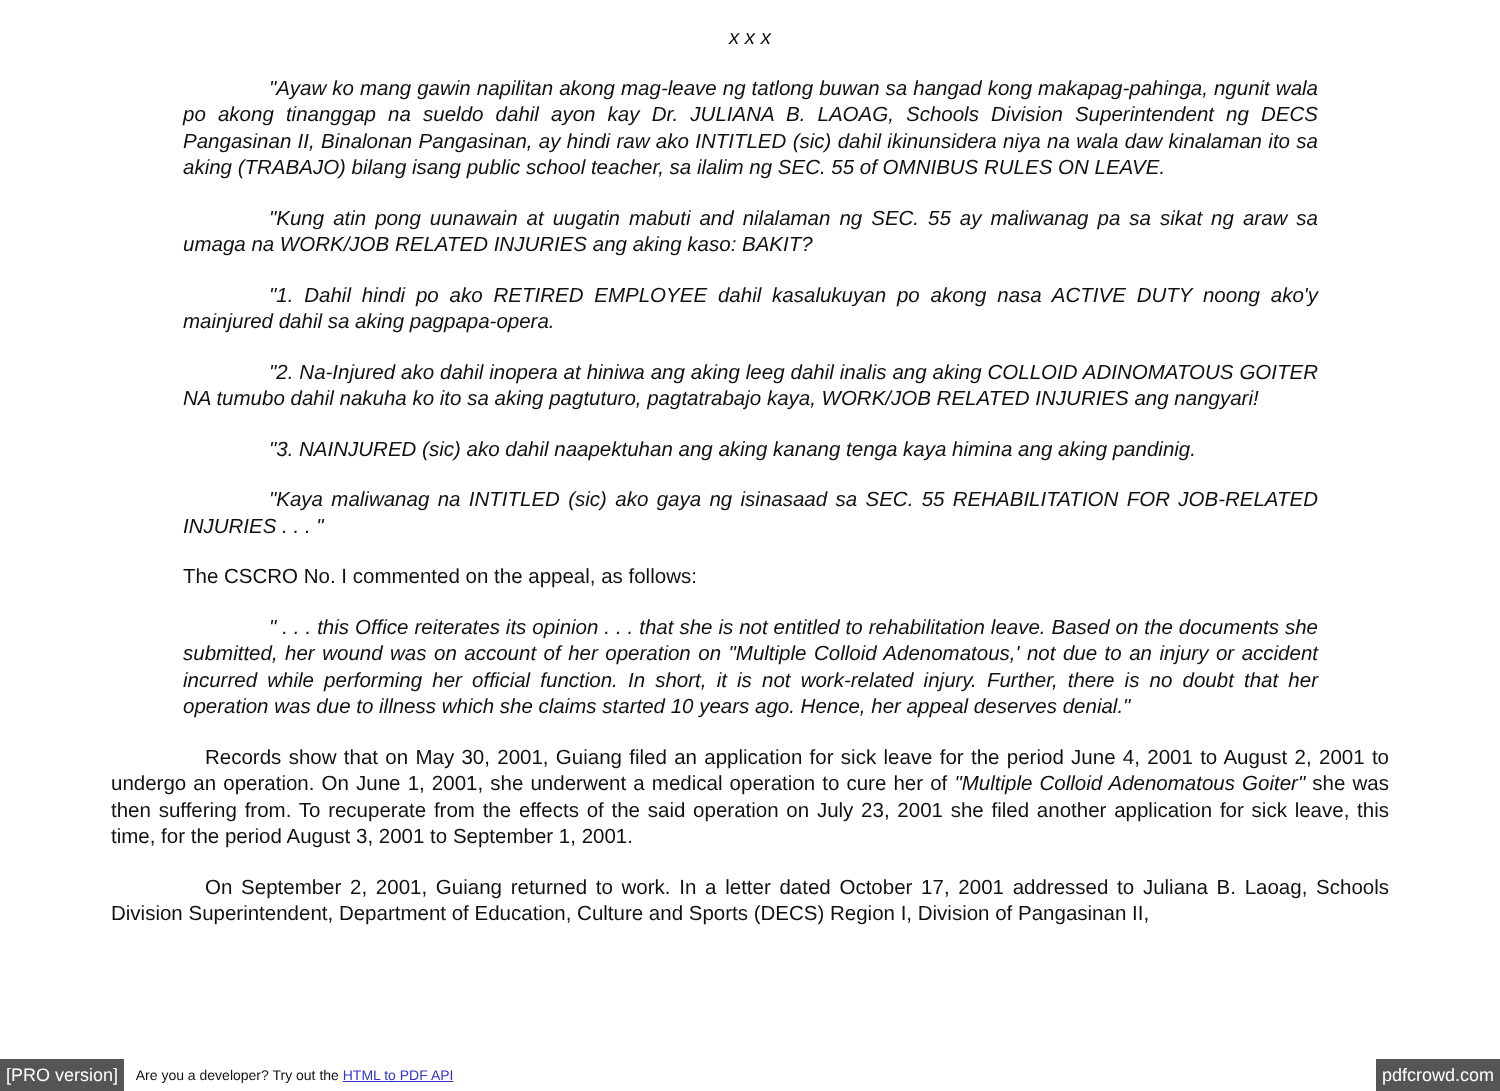x x x
"Ayaw ko mang gawin napilitan akong mag-leave ng tatlong buwan sa hangad kong makapag-pahinga, ngunit wala po akong tinanggap na sueldo dahil ayon kay Dr. JULIANA B. LAOAG, Schools Division Superintendent ng DECS Pangasinan II, Binalonan Pangasinan, ay hindi raw ako INTITLED (sic) dahil ikinunsidera niya na wala daw kinalaman ito sa aking (TRABAJO) bilang isang public school teacher, sa ilalim ng SEC. 55 of OMNIBUS RULES ON LEAVE.
"Kung atin pong uunawain at uugatin mabuti and nilalaman ng SEC. 55 ay maliwanag pa sa sikat ng araw sa umaga na WORK/JOB RELATED INJURIES ang aking kaso: BAKIT?
"1. Dahil hindi po ako RETIRED EMPLOYEE dahil kasalukuyan po akong nasa ACTIVE DUTY noong ako'y mainjured dahil sa aking pagpapa-opera.
"2. Na-Injured ako dahil inopera at hiniwa ang aking leeg dahil inalis ang aking COLLOID ADINOMATOUS GOITER NA tumubo dahil nakuha ko ito sa aking pagtuturo, pagtatrabajo kaya, WORK/JOB RELATED INJURIES ang nangyari!
"3. NAINJURED (sic) ako dahil naapektuhan ang aking kanang tenga kaya himina ang aking pandinig.
"Kaya maliwanag na INTITLED (sic) ako gaya ng isinasaad sa SEC. 55 REHABILITATION FOR JOB-RELATED INJURIES . . . "
The CSCRO No. I commented on the appeal, as follows:
" . . . this Office reiterates its opinion . . . that she is not entitled to rehabilitation leave. Based on the documents she submitted, her wound was on account of her operation on "Multiple Colloid Adenomatous,' not due to an injury or accident incurred while performing her official function. In short, it is not work-related injury. Further, there is no doubt that her operation was due to illness which she claims started 10 years ago. Hence, her appeal deserves denial."
Records show that on May 30, 2001, Guiang filed an application for sick leave for the period June 4, 2001 to August 2, 2001 to undergo an operation. On June 1, 2001, she underwent a medical operation to cure her of "Multiple Colloid Adenomatous Goiter" she was then suffering from. To recuperate from the effects of the said operation on July 23, 2001 she filed another application for sick leave, this time, for the period August 3, 2001 to September 1, 2001.
On September 2, 2001, Guiang returned to work. In a letter dated October 17, 2001 addressed to Juliana B. Laoag, Schools Division Superintendent, Department of Education, Culture and Sports (DECS) Region I, Division of Pangasinan II,
[PRO version] Are you a developer? Try out the HTML to PDF API pdfcrowd.com